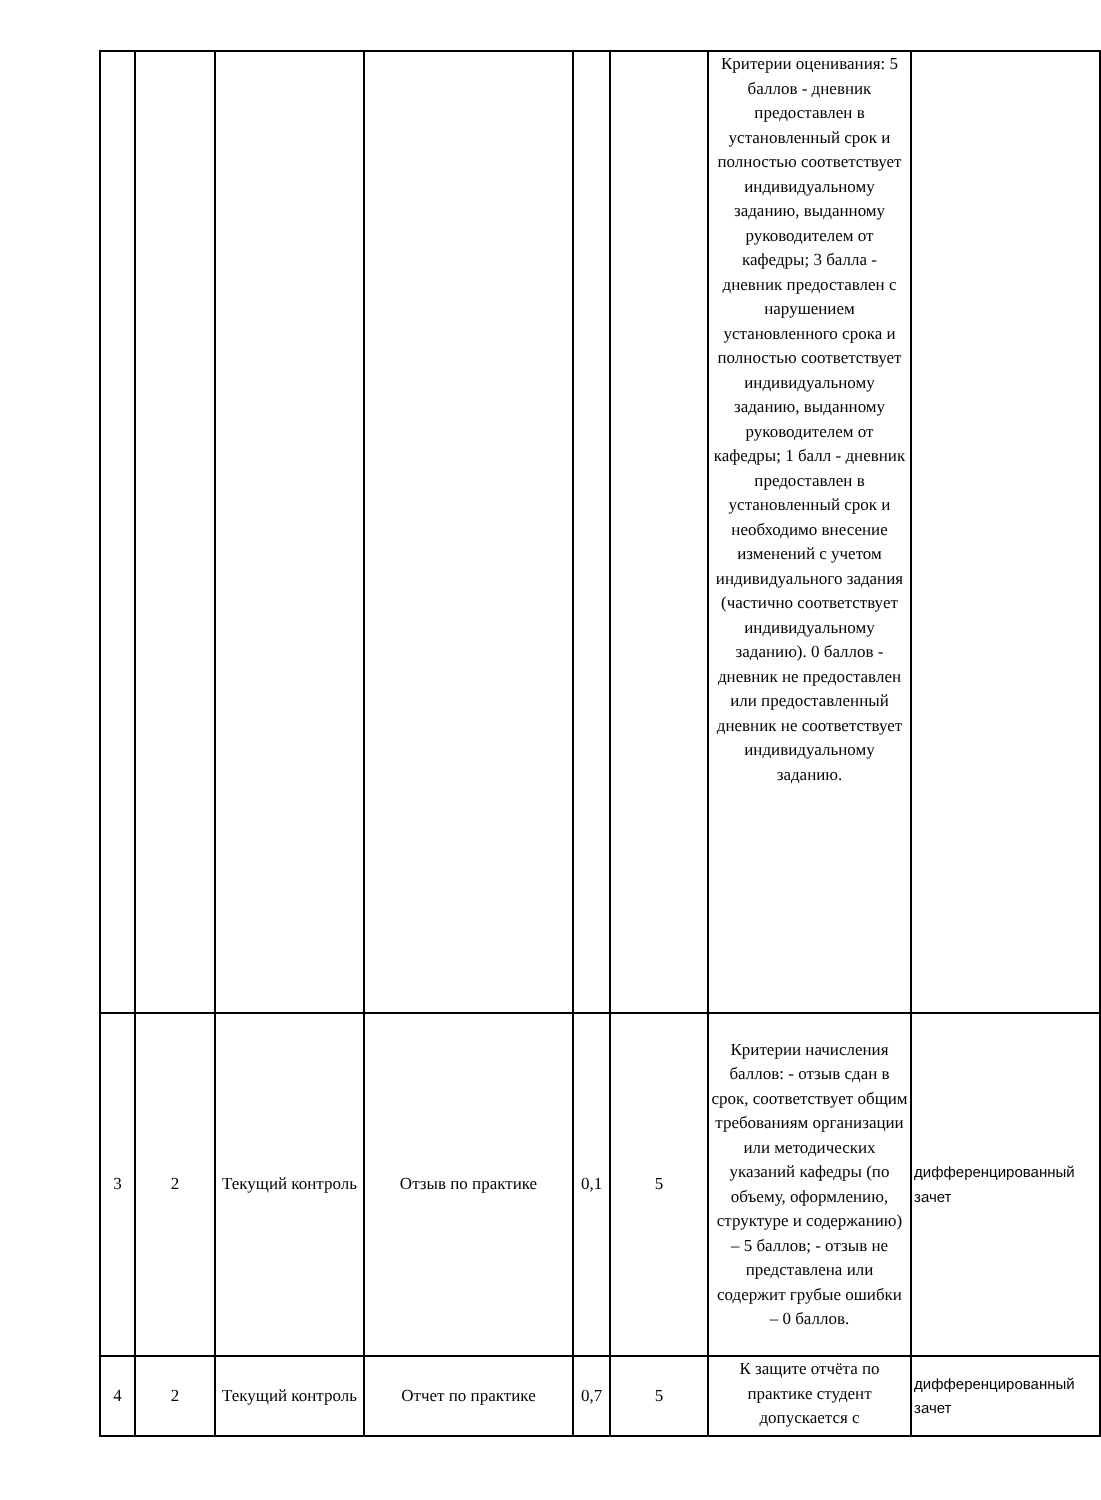| | | | | | | Критерии оценивания: 5 баллов - дневник предоставлен в установленный срок и полностью соответствует индивидуальному заданию, выданному руководителем от кафедры; 3 балла - дневник предоставлен с нарушением установленного срока и полностью соответствует индивидуальному заданию, выданному руководителем от кафедры; 1 балл - дневник предоставлен в установленный срок и необходимо внесение изменений с учетом индивидуального задания (частично соответствует индивидуальному заданию). 0 баллов - дневник не предоставлен или предоставленный дневник не соответствует индивидуальному заданию. | |
| 3 | 2 | Текущий контроль | Отзыв по практике | 0,1 | 5 | Критерии начисления баллов: - отзыв сдан в срок, соответствует общим требованиям организации или методических указаний кафедры (по объему, оформлению, структуре и содержанию) – 5 баллов; - отзыв не представлена или содержит грубые ошибки – 0 баллов. | дифференцированный зачет |
| 4 | 2 | Текущий контроль | Отчет по практике | 0,7 | 5 | К защите отчёта по практике студент допускается с | дифференцированный зачет |